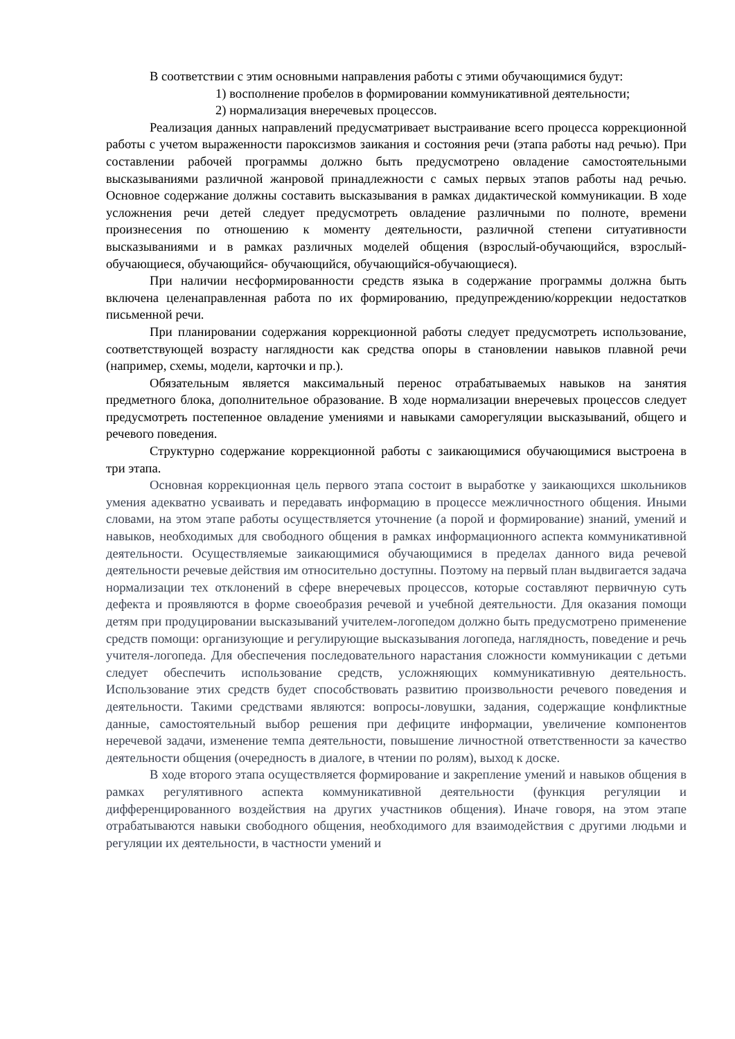В соответствии с этим основными направления работы с этими обучающимися будут:
1) восполнение пробелов в формировании коммуникативной деятельности;
2) нормализация внеречевых процессов.
Реализация данных направлений предусматривает выстраивание всего процесса коррекционной работы с учетом выраженности пароксизмов заикания и состояния речи (этапа работы над речью). При составлении рабочей программы должно быть предусмотрено овладение самостоятельными высказываниями различной жанровой принадлежности с самых первых этапов работы над речью. Основное содержание должны составить высказывания в рамках дидактической коммуникации. В ходе усложнения речи детей следует предусмотреть овладение различными по полноте, времени произнесения по отношению к моменту деятельности, различной степени ситуативности высказываниями и в рамках различных моделей общения (взрослый-обучающийся, взрослый-обучающиеся, обучающийся- обучающийся, обучающийся-обучающиеся).
При наличии несформированности средств языка в содержание программы должна быть включена целенаправленная работа по их формированию, предупреждению/коррекции недостатков письменной речи.
При планировании содержания коррекционной работы следует предусмотреть использование, соответствующей возрасту наглядности как средства опоры в становлении навыков плавной речи (например, схемы, модели, карточки и пр.).
Обязательным является максимальный перенос отрабатываемых навыков на занятия предметного блока, дополнительное образование. В ходе нормализации внеречевых процессов следует предусмотреть постепенное овладение умениями и навыками саморегуляции высказываний, общего и речевого поведения.
Структурно содержание коррекционной работы с заикающимися обучающимися выстроена в три этапа.
Основная коррекционная цель первого этапа состоит в выработке у заикающихся школьников умения адекватно усваивать и передавать информацию в процессе межличностного общения. Иными словами, на этом этапе работы осуществляется уточнение (а порой и формирование) знаний, умений и навыков, необходимых для свободного общения в рамках информационного аспекта коммуникативной деятельности. Осуществляемые заикающимися обучающимися в пределах данного вида речевой деятельности речевые действия им относительно доступны. Поэтому на первый план выдвигается задача нормализации тех отклонений в сфере внеречевых процессов, которые составляют первичную суть дефекта и проявляются в форме своеобразия речевой и учебной деятельности. Для оказания помощи детям при продуцировании высказываний учителем-логопедом должно быть предусмотрено применение средств помощи: организующие и регулирующие высказывания логопеда, наглядность, поведение и речь учителя-логопеда. Для обеспечения последовательного нарастания сложности коммуникации с детьми следует обеспечить использование средств, усложняющих коммуникативную деятельность. Использование этих средств будет способствовать развитию произвольности речевого поведения и деятельности. Такими средствами являются: вопросы-ловушки, задания, содержащие конфликтные данные, самостоятельный выбор решения при дефиците информации, увеличение компонентов неречевой задачи, изменение темпа деятельности, повышение личностной ответственности за качество деятельности общения (очередность в диалоге, в чтении по ролям), выход к доске.
В ходе второго этапа осуществляется формирование и закрепление умений и навыков общения в рамках регулятивного аспекта коммуникативной деятельности (функция регуляции и дифференцированного воздействия на других участников общения). Иначе говоря, на этом этапе отрабатываются навыки свободного общения, необходимого для взаимодействия с другими людьми и регуляции их деятельности, в частности умений и